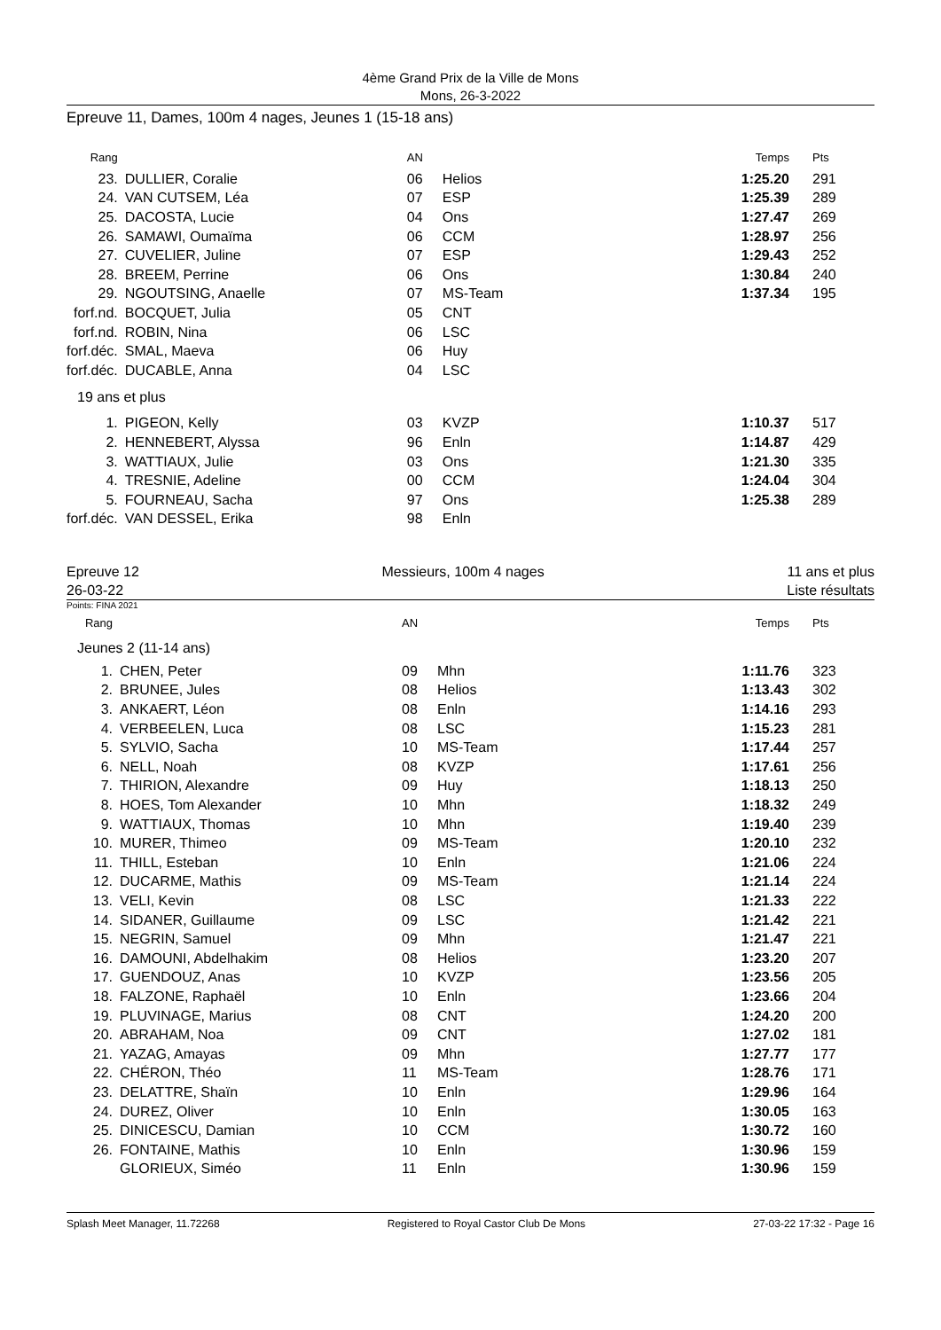4ème Grand Prix de la Ville de Mons
Mons, 26-3-2022
Epreuve 11, Dames, 100m 4 nages, Jeunes 1 (15-18 ans)
| Rang | | AN | | Temps | Pts |
| --- | --- | --- | --- | --- | --- |
| 23. | DULLIER, Coralie | 06 | Helios | 1:25.20 | 291 |
| 24. | VAN CUTSEM, Léa | 07 | ESP | 1:25.39 | 289 |
| 25. | DACOSTA, Lucie | 04 | Ons | 1:27.47 | 269 |
| 26. | SAMAWI, Oumaïma | 06 | CCM | 1:28.97 | 256 |
| 27. | CUVELIER, Juline | 07 | ESP | 1:29.43 | 252 |
| 28. | BREEM, Perrine | 06 | Ons | 1:30.84 | 240 |
| 29. | NGOUTSING, Anaelle | 07 | MS-Team | 1:37.34 | 195 |
| forf.nd. | BOCQUET, Julia | 05 | CNT | | |
| forf.nd. | ROBIN, Nina | 06 | LSC | | |
| forf.déc. | SMAL, Maeva | 06 | Huy | | |
| forf.déc. | DUCABLE, Anna | 04 | LSC | | |
| 19 ans et plus | | | | | |
| 1. | PIGEON, Kelly | 03 | KVZP | 1:10.37 | 517 |
| 2. | HENNEBERT, Alyssa | 96 | Enln | 1:14.87 | 429 |
| 3. | WATTIAUX, Julie | 03 | Ons | 1:21.30 | 335 |
| 4. | TRESNIE, Adeline | 00 | CCM | 1:24.04 | 304 |
| 5. | FOURNEAU, Sacha | 97 | Ons | 1:25.38 | 289 |
| forf.déc. | VAN DESSEL, Erika | 98 | Enln | | |
Epreuve 12
26-03-22
Messieurs, 100m 4 nages 11 ans et plus
Liste résultats
Points: FINA 2021
| Rang | | AN | | Temps | Pts |
| --- | --- | --- | --- | --- | --- |
| Jeunes 2 (11-14 ans) | | | | | |
| 1. | CHEN, Peter | 09 | Mhn | 1:11.76 | 323 |
| 2. | BRUNEE, Jules | 08 | Helios | 1:13.43 | 302 |
| 3. | ANKAERT, Léon | 08 | Enln | 1:14.16 | 293 |
| 4. | VERBEELEN, Luca | 08 | LSC | 1:15.23 | 281 |
| 5. | SYLVIO, Sacha | 10 | MS-Team | 1:17.44 | 257 |
| 6. | NELL, Noah | 08 | KVZP | 1:17.61 | 256 |
| 7. | THIRION, Alexandre | 09 | Huy | 1:18.13 | 250 |
| 8. | HOES, Tom Alexander | 10 | Mhn | 1:18.32 | 249 |
| 9. | WATTIAUX, Thomas | 10 | Mhn | 1:19.40 | 239 |
| 10. | MURER, Thimeo | 09 | MS-Team | 1:20.10 | 232 |
| 11. | THILL, Esteban | 10 | Enln | 1:21.06 | 224 |
| 12. | DUCARME, Mathis | 09 | MS-Team | 1:21.14 | 224 |
| 13. | VELI, Kevin | 08 | LSC | 1:21.33 | 222 |
| 14. | SIDANER, Guillaume | 09 | LSC | 1:21.42 | 221 |
| 15. | NEGRIN, Samuel | 09 | Mhn | 1:21.47 | 221 |
| 16. | DAMOUNI, Abdelhakim | 08 | Helios | 1:23.20 | 207 |
| 17. | GUENDOUZ, Anas | 10 | KVZP | 1:23.56 | 205 |
| 18. | FALZONE, Raphaël | 10 | Enln | 1:23.66 | 204 |
| 19. | PLUVINAGE, Marius | 08 | CNT | 1:24.20 | 200 |
| 20. | ABRAHAM, Noa | 09 | CNT | 1:27.02 | 181 |
| 21. | YAZAG, Amayas | 09 | Mhn | 1:27.77 | 177 |
| 22. | CHÉRON, Théo | 11 | MS-Team | 1:28.76 | 171 |
| 23. | DELATTRE, Shaïn | 10 | Enln | 1:29.96 | 164 |
| 24. | DUREZ, Oliver | 10 | Enln | 1:30.05 | 163 |
| 25. | DINICESCU, Damian | 10 | CCM | 1:30.72 | 160 |
| 26. | FONTAINE, Mathis | 10 | Enln | 1:30.96 | 159 |
| | GLORIEUX, Siméo | 11 | Enln | 1:30.96 | 159 |
Splash Meet Manager, 11.72268 Registered to Royal Castor Club De Mons 27-03-22 17:32 - Page 16